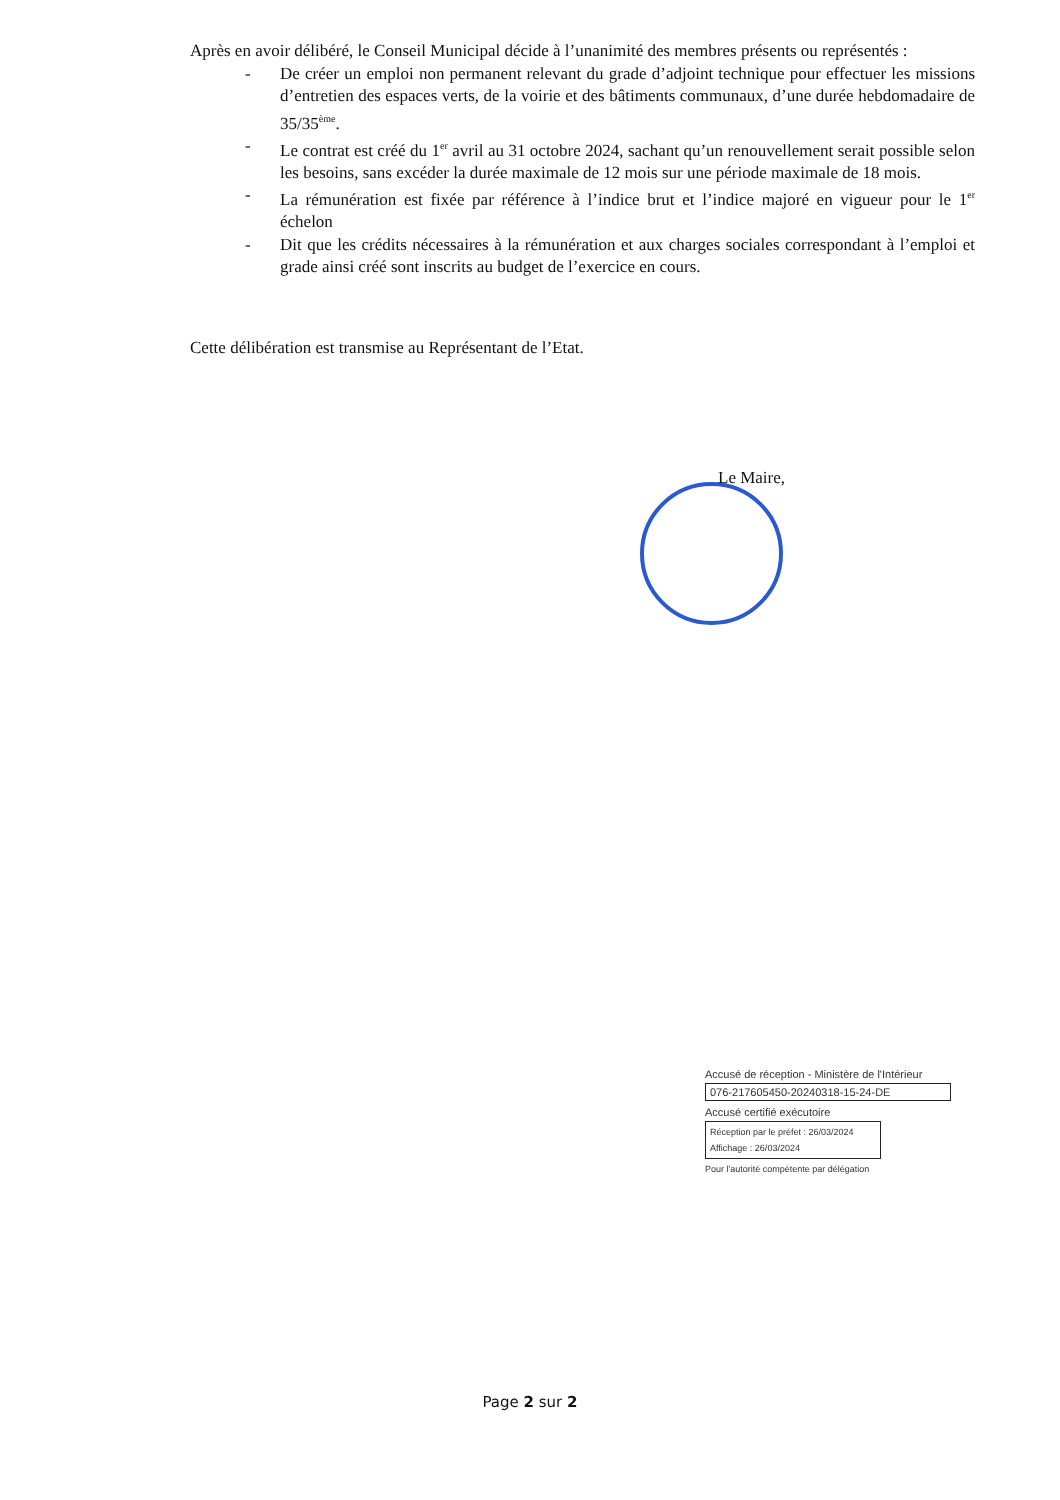Après en avoir délibéré, le Conseil Municipal décide à l’unanimité des membres présents ou représentés :
- De créer un emploi non permanent relevant du grade d’adjoint technique pour effectuer les missions d’entretien des espaces verts, de la voirie et des bâtiments communaux, d’une durée hebdomadaire de 35/35<sup>ème</sup>.
- Le contrat est créé du 1<sup>er</sup> avril au 31 octobre 2024, sachant qu’un renouvellement serait possible selon les besoins, sans excéder la durée maximale de 12 mois sur une période maximale de 18 mois.
- La rémunération est fixée par référence à l’indice brut et l’indice majoré en vigueur pour le 1<sup>er</sup> échelon
- Dit que les crédits nécessaires à la rémunération et aux charges sociales correspondant à l’emploi et grade ainsi créé sont inscrits au budget de l’exercice en cours.
Cette délibération est transmise au Représentant de l’Etat.
Le Maire,
Accusé de réception - Ministère de l'Intérieur
076-217605450-20240318-15-24-DE
Accusé certifié exécutoire
Réception par le préfet : 26/03/2024
Affichage : 26/03/2024
Pour l'autorité compétente par délégation
Page 2 sur 2